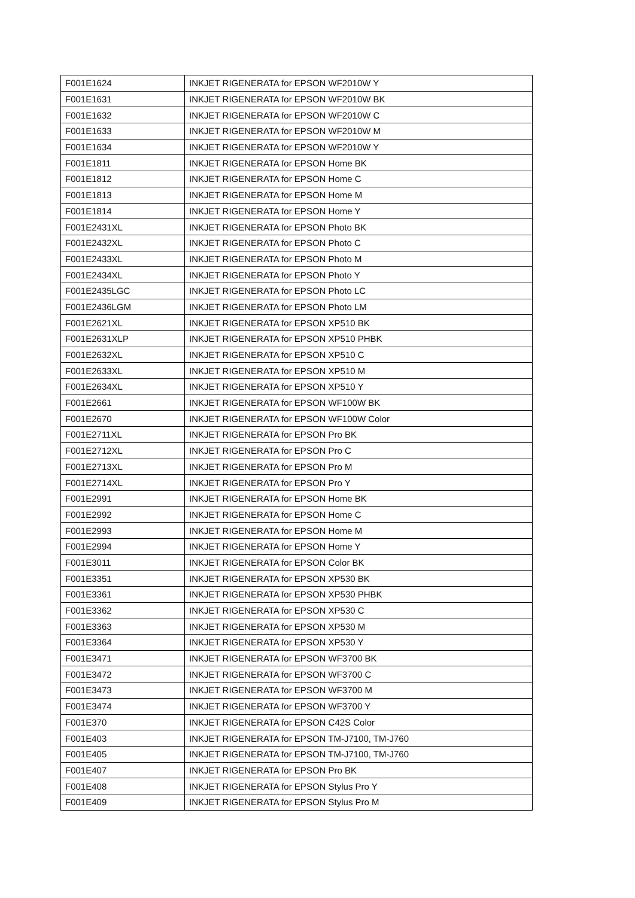| F001E1624 | INKJET RIGENERATA for EPSON WF2010W Y |
| F001E1631 | INKJET RIGENERATA for EPSON WF2010W BK |
| F001E1632 | INKJET RIGENERATA for EPSON WF2010W C |
| F001E1633 | INKJET RIGENERATA for EPSON WF2010W M |
| F001E1634 | INKJET RIGENERATA for EPSON WF2010W Y |
| F001E1811 | INKJET RIGENERATA for EPSON Home BK |
| F001E1812 | INKJET RIGENERATA for EPSON Home C |
| F001E1813 | INKJET RIGENERATA for EPSON Home M |
| F001E1814 | INKJET RIGENERATA for EPSON Home Y |
| F001E2431XL | INKJET RIGENERATA for EPSON Photo BK |
| F001E2432XL | INKJET RIGENERATA for EPSON Photo C |
| F001E2433XL | INKJET RIGENERATA for EPSON Photo M |
| F001E2434XL | INKJET RIGENERATA for EPSON Photo Y |
| F001E2435LGC | INKJET RIGENERATA for EPSON Photo LC |
| F001E2436LGM | INKJET RIGENERATA for EPSON Photo LM |
| F001E2621XL | INKJET RIGENERATA for EPSON XP510 BK |
| F001E2631XLP | INKJET RIGENERATA for EPSON XP510 PHBK |
| F001E2632XL | INKJET RIGENERATA for EPSON XP510 C |
| F001E2633XL | INKJET RIGENERATA for EPSON XP510 M |
| F001E2634XL | INKJET RIGENERATA for EPSON XP510 Y |
| F001E2661 | INKJET RIGENERATA for EPSON WF100W BK |
| F001E2670 | INKJET RIGENERATA for EPSON WF100W Color |
| F001E2711XL | INKJET RIGENERATA for EPSON Pro BK |
| F001E2712XL | INKJET RIGENERATA for EPSON Pro C |
| F001E2713XL | INKJET RIGENERATA for EPSON Pro M |
| F001E2714XL | INKJET RIGENERATA for EPSON Pro Y |
| F001E2991 | INKJET RIGENERATA for EPSON Home BK |
| F001E2992 | INKJET RIGENERATA for EPSON Home C |
| F001E2993 | INKJET RIGENERATA for EPSON Home M |
| F001E2994 | INKJET RIGENERATA for EPSON Home Y |
| F001E3011 | INKJET RIGENERATA for EPSON Color BK |
| F001E3351 | INKJET RIGENERATA for EPSON XP530 BK |
| F001E3361 | INKJET RIGENERATA for EPSON XP530 PHBK |
| F001E3362 | INKJET RIGENERATA for EPSON XP530 C |
| F001E3363 | INKJET RIGENERATA for EPSON XP530 M |
| F001E3364 | INKJET RIGENERATA for EPSON XP530 Y |
| F001E3471 | INKJET RIGENERATA for EPSON WF3700 BK |
| F001E3472 | INKJET RIGENERATA for EPSON WF3700 C |
| F001E3473 | INKJET RIGENERATA for EPSON WF3700 M |
| F001E3474 | INKJET RIGENERATA for EPSON WF3700 Y |
| F001E370 | INKJET RIGENERATA for EPSON C42S Color |
| F001E403 | INKJET RIGENERATA for EPSON TM-J7100, TM-J760 |
| F001E405 | INKJET RIGENERATA for EPSON TM-J7100, TM-J760 |
| F001E407 | INKJET RIGENERATA for EPSON Pro BK |
| F001E408 | INKJET RIGENERATA for EPSON Stylus Pro Y |
| F001E409 | INKJET RIGENERATA for EPSON Stylus Pro M |